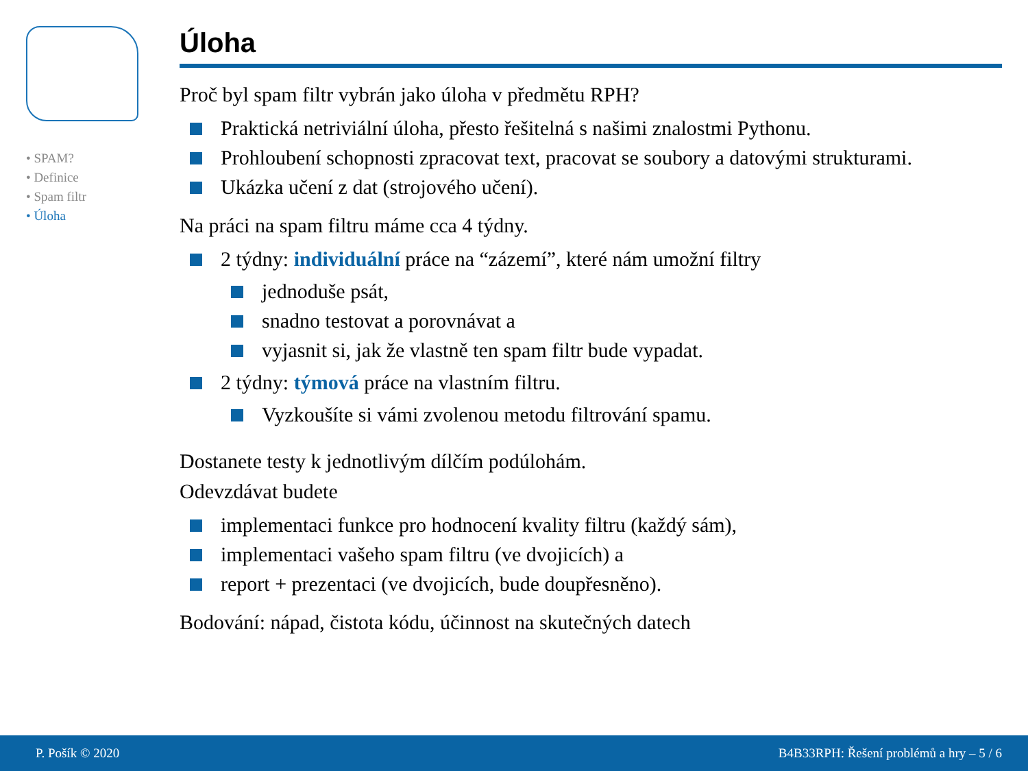• SPAM?
• Definice
• Spam filtr
• Úloha
Úloha
Proč byl spam filtr vybrán jako úloha v předmětu RPH?
Praktická netriviální úloha, přesto řešitelná s našimi znalostmi Pythonu.
Prohloubení schopnosti zpracovat text, pracovat se soubory a datovými strukturami.
Ukázka učení z dat (strojového učení).
Na práci na spam filtru máme cca 4 týdny.
2 týdny: individuální práce na “zázemí”, které nám umožní filtry
jednoduše psát,
snadno testovat a porovnávat a
vyjasnit si, jak že vlastně ten spam filtr bude vypadat.
2 týdny: týmová práce na vlastním filtru.
Vyzkoušíte si vámi zvolenou metodu filtrování spamu.
Dostanete testy k jednotlivým dílčím podúlohám.
Odevzdávat budete
implementaci funkce pro hodnocení kvality filtru (každý sám),
implementaci vašeho spam filtru (ve dvojicích) a
report + prezentaci (ve dvojicích, bude doupřesněno).
Bodování: nápad, čistota kódu, účinnost na skutečných datech
P. Pošík © 2020 B4B33RPH: Řešení problémů a hry – 5 / 6